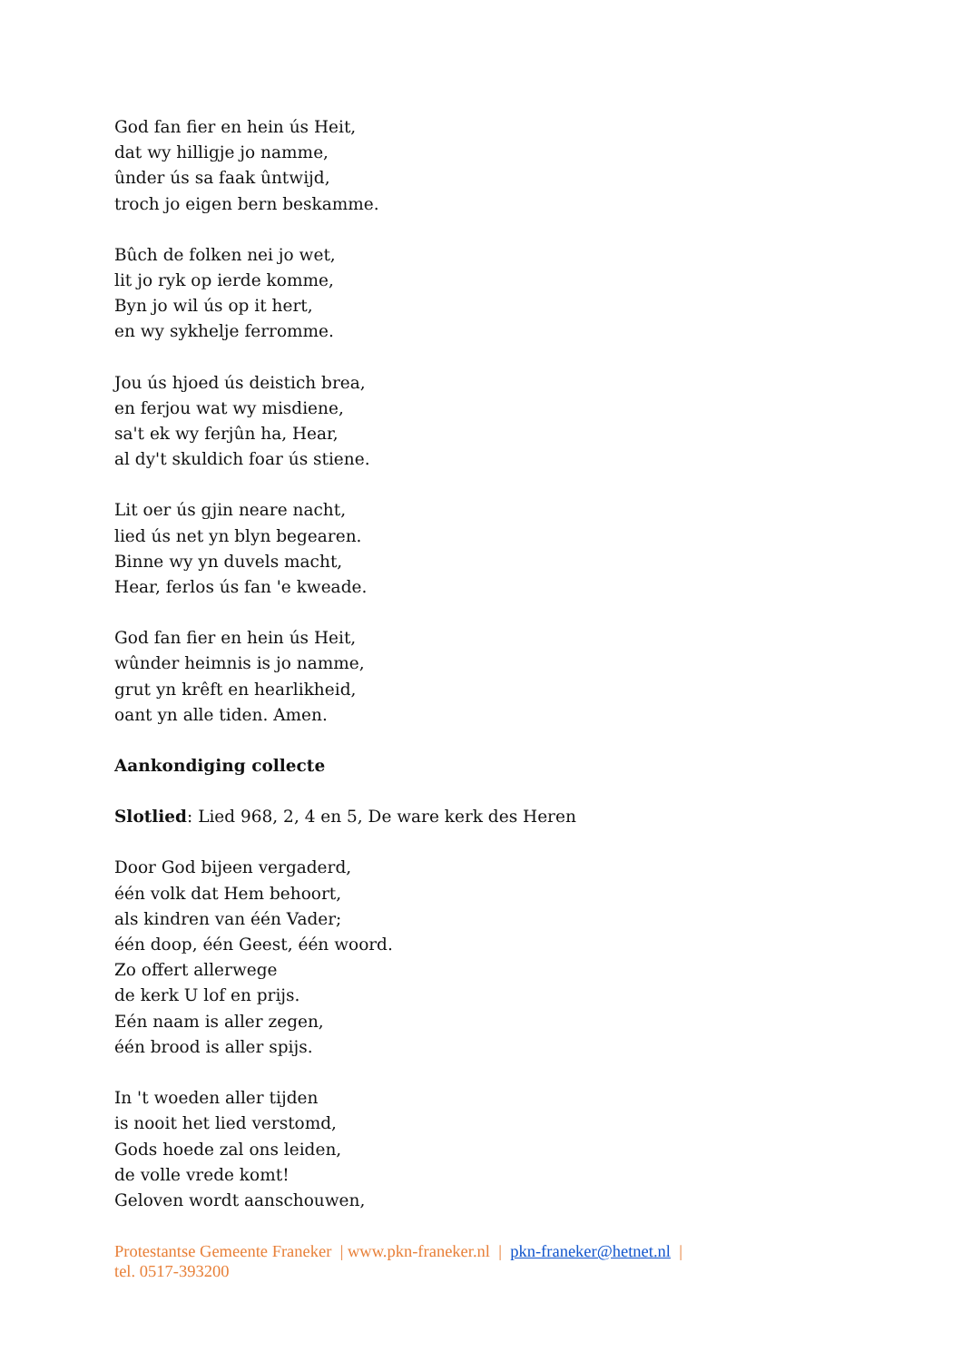God fan fier en hein ús Heit,
dat wy hilligje jo namme,
ûnder ús sa faak ûntwijd,
troch jo eigen bern beskamme.
Bûch de folken nei jo wet,
lit jo ryk op ierde komme,
Byn jo wil ús op it hert,
en wy sykhelje ferromme.
Jou ús hjoed ús deistich brea,
en ferjou wat wy misdiene,
sa't ek wy ferjûn ha, Hear,
al dy't skuldich foar ús stiene.
Lit oer ús gjin neare nacht,
lied ús net yn blyn begearen.
Binne wy yn duvels macht,
Hear, ferlos ús fan 'e kweade.
God fan fier en hein ús Heit,
wûnder heimnis is jo namme,
grut yn krêft en hearlikheid,
oant yn alle tiden. Amen.
Aankondiging collecte
Slotlied: Lied 968, 2, 4 en 5, De ware kerk des Heren
Door God bijeen vergaderd,
één volk dat Hem behoort,
als kindren van één Vader;
één doop, één Geest, één woord.
Zo offert allerwege
de kerk U lof en prijs.
Eén naam is aller zegen,
één brood is aller spijs.
In 't woeden aller tijden
is nooit het lied verstomd,
Gods hoede zal ons leiden,
de volle vrede komt!
Geloven wordt aanschouwen,
Protestantse Gemeente Franeker | www.pkn-franeker.nl | pkn-franeker@hetnet.nl |
tel. 0517-393200